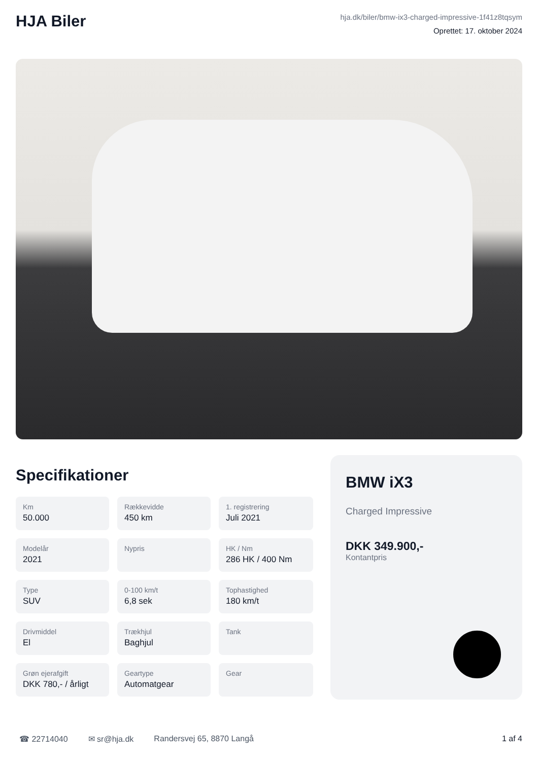HJA Biler
hja.dk/biler/bmw-ix3-charged-impressive-1f41z8tqsym
Oprettet: 17. oktober 2024
Specifikationer
Km
50.000
Rækkevidde
450 km
1. registrering
Juli 2021
Modelår
2021
Nypris
HK / Nm
286 HK / 400 Nm
Type
SUV
0-100 km/t
6,8 sek
Tophastighed
180 km/t
Drivmiddel
El
Trækhjul
Baghjul
Tank
Grøn ejerafgift
DKK 780,- / årligt
Geartype
Automatgear
Gear
BMW iX3
Charged Impressive
DKK 349.900,-
Kontantpris
☎ 22714040 ✉ sr@hja.dk Randersvej 65, 8870 Langå 1 af 4